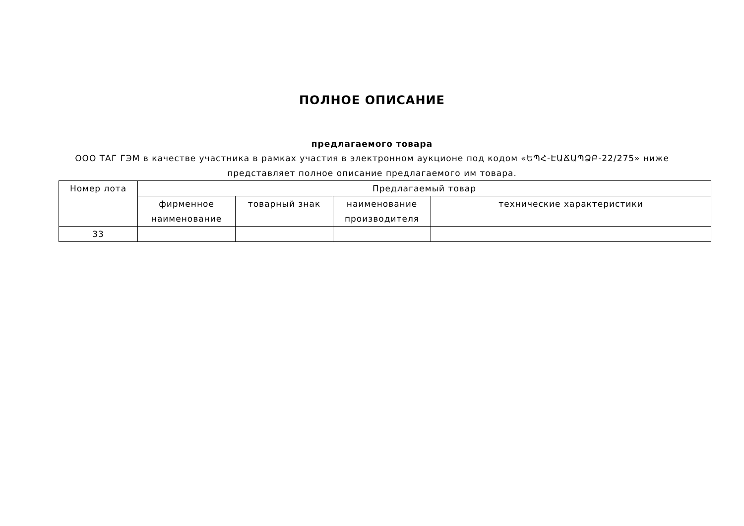ПОЛНОЕ ОПИСАНИЕ
предлагаемого товара
ООО ТАГ ГЭМ в качестве участника в рамках участия в электронном аукционе под кодом «ԵՊՀ-ԷԱՃԱՊՁԲ-22/275» ниже представляет полное описание предлагаемого им товара.
| Номер лота | Предлагаемый товар | | | |
| --- | --- | --- | --- | --- |
| | фирменное наименование | товарный знак | наименование производителя | технические характеристики |
| 33 | | | | |